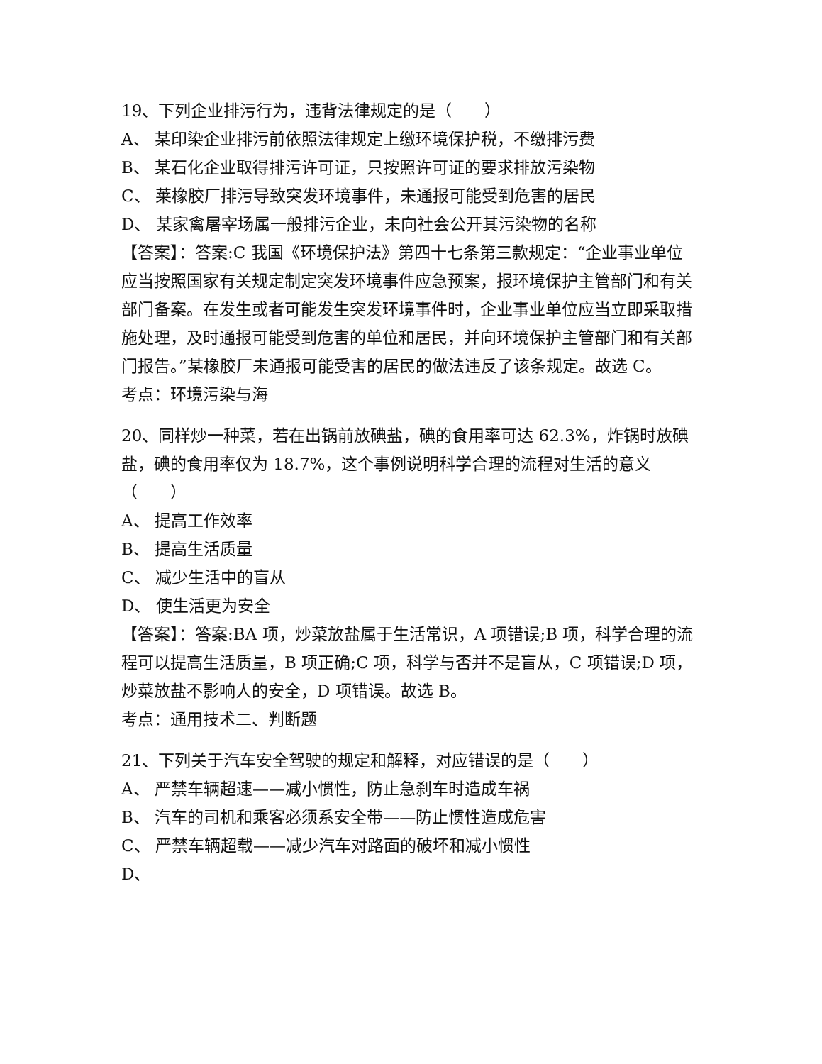19、下列企业排污行为，违背法律规定的是（　　）
A、 某印染企业排污前依照法律规定上缴环境保护税，不缴排污费
B、 某石化企业取得排污许可证，只按照许可证的要求排放污染物
C、 莱橡胶厂排污导致突发环境事件，未通报可能受到危害的居民
D、 某家禽屠宰场属一般排污企业，未向社会公开其污染物的名称
【答案】：答案:C 我国《环境保护法》第四十七条第三款规定：“企业事业单位应当按照国家有关规定制定突发环境事件应急预案，报环境保护主管部门和有关部门备案。在发生或者可能发生突发环境事件时，企业事业单位应当立即采取措施处理，及时通报可能受到危害的单位和居民，并向环境保护主管部门和有关部门报告。”某橡胶厂未通报可能受害的居民的做法违反了该条规定。故选 C。
考点：环境污染与海
20、同样炒一种菜，若在出锅前放碘盐，碘的食用率可达 62.3%，炸锅时放碘盐，碘的食用率仅为 18.7%，这个事例说明科学合理的流程对生活的意义（　　）
A、 提高工作效率
B、 提高生活质量
C、 减少生活中的盲从
D、 使生活更为安全
【答案】：答案:BA 项，炒菜放盐属于生活常识，A 项错误;B 项，科学合理的流程可以提高生活质量，B 项正确;C 项，科学与否并不是盲从，C 项错误;D 项，炒菜放盐不影响人的安全，D 项错误。故选 B。
考点：通用技术二、判断题
21、下列关于汽车安全驾驶的规定和解释，对应错误的是（　　）
A、 严禁车辆超速——减小惯性，防止急刹车时造成车祸
B、 汽车的司机和乘客必须系安全带——防止惯性造成危害
C、 严禁车辆超载——减少汽车对路面的破坏和减小惯性
D、